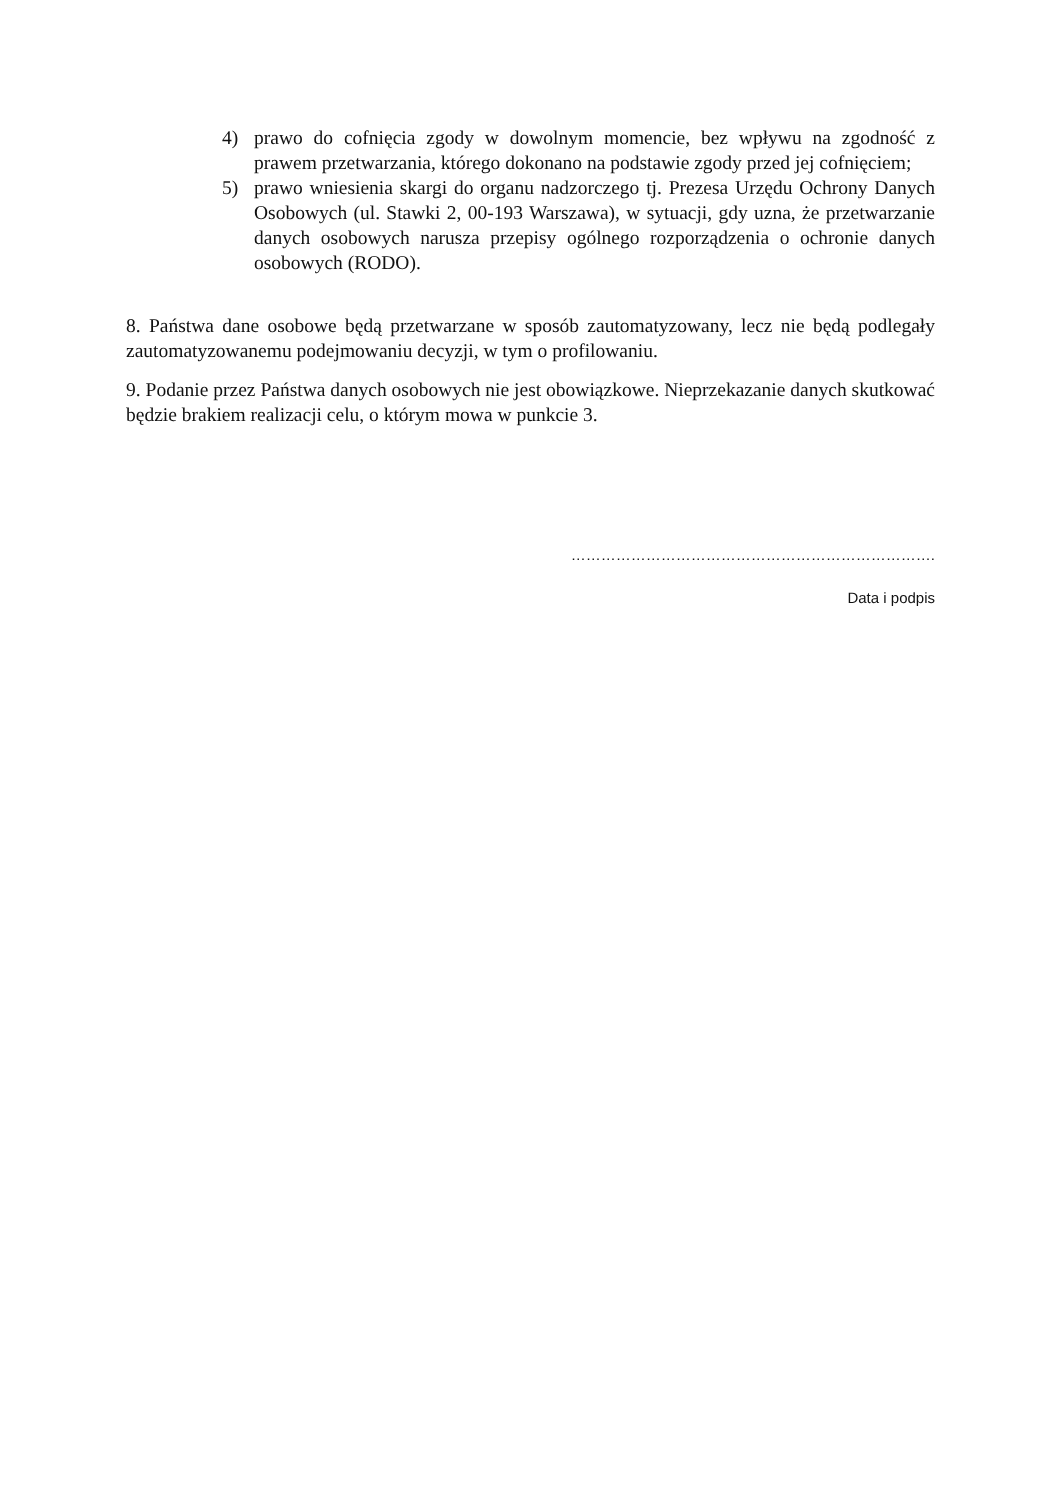4) prawo do cofnięcia zgody w dowolnym momencie, bez wpływu na zgodność z prawem przetwarzania, którego dokonano na podstawie zgody przed jej cofnięciem;
5) prawo wniesienia skargi do organu nadzorczego tj. Prezesa Urzędu Ochrony Danych Osobowych (ul. Stawki 2, 00-193 Warszawa), w sytuacji, gdy uzna, że przetwarzanie danych osobowych narusza przepisy ogólnego rozporządzenia o ochronie danych osobowych (RODO).
8. Państwa dane osobowe będą przetwarzane w sposób zautomatyzowany, lecz nie będą podlegały zautomatyzowanemu podejmowaniu decyzji, w tym o profilowaniu.
9. Podanie przez Państwa danych osobowych nie jest obowiązkowe. Nieprzekazanie danych skutkować będzie brakiem realizacji celu, o którym mowa w punkcie 3.
……………………………………………………………….
Data i podpis